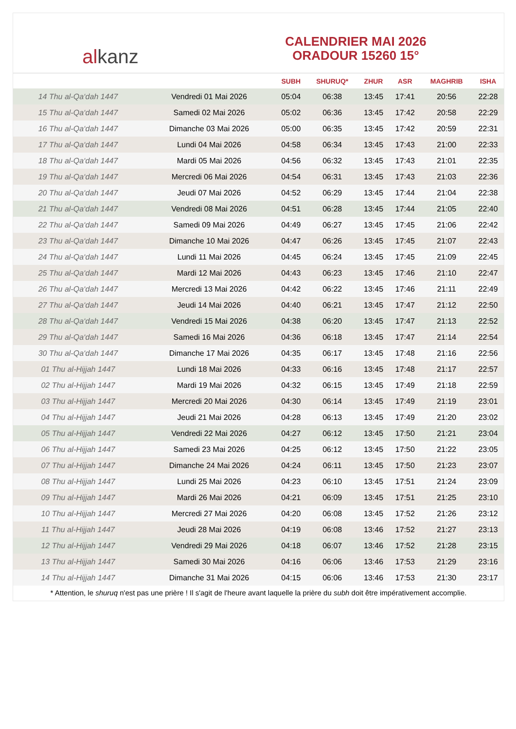al kanz
CALENDRIER MAI 2026
ORADOUR 15260 15°
| | | SUBH | SHURUQ* | ZHUR | ASR | MAGHRIB | ISHA |
| --- | --- | --- | --- | --- | --- | --- | --- |
| 14 Thu al-Qa‘dah 1447 | Vendredi 01 Mai 2026 | 05:04 | 06:38 | 13:45 | 17:41 | 20:56 | 22:28 |
| 15 Thu al-Qa‘dah 1447 | Samedi 02 Mai 2026 | 05:02 | 06:36 | 13:45 | 17:42 | 20:58 | 22:29 |
| 16 Thu al-Qa‘dah 1447 | Dimanche 03 Mai 2026 | 05:00 | 06:35 | 13:45 | 17:42 | 20:59 | 22:31 |
| 17 Thu al-Qa‘dah 1447 | Lundi 04 Mai 2026 | 04:58 | 06:34 | 13:45 | 17:43 | 21:00 | 22:33 |
| 18 Thu al-Qa‘dah 1447 | Mardi 05 Mai 2026 | 04:56 | 06:32 | 13:45 | 17:43 | 21:01 | 22:35 |
| 19 Thu al-Qa‘dah 1447 | Mercredi 06 Mai 2026 | 04:54 | 06:31 | 13:45 | 17:43 | 21:03 | 22:36 |
| 20 Thu al-Qa‘dah 1447 | Jeudi 07 Mai 2026 | 04:52 | 06:29 | 13:45 | 17:44 | 21:04 | 22:38 |
| 21 Thu al-Qa‘dah 1447 | Vendredi 08 Mai 2026 | 04:51 | 06:28 | 13:45 | 17:44 | 21:05 | 22:40 |
| 22 Thu al-Qa‘dah 1447 | Samedi 09 Mai 2026 | 04:49 | 06:27 | 13:45 | 17:45 | 21:06 | 22:42 |
| 23 Thu al-Qa‘dah 1447 | Dimanche 10 Mai 2026 | 04:47 | 06:26 | 13:45 | 17:45 | 21:07 | 22:43 |
| 24 Thu al-Qa‘dah 1447 | Lundi 11 Mai 2026 | 04:45 | 06:24 | 13:45 | 17:45 | 21:09 | 22:45 |
| 25 Thu al-Qa‘dah 1447 | Mardi 12 Mai 2026 | 04:43 | 06:23 | 13:45 | 17:46 | 21:10 | 22:47 |
| 26 Thu al-Qa‘dah 1447 | Mercredi 13 Mai 2026 | 04:42 | 06:22 | 13:45 | 17:46 | 21:11 | 22:49 |
| 27 Thu al-Qa‘dah 1447 | Jeudi 14 Mai 2026 | 04:40 | 06:21 | 13:45 | 17:47 | 21:12 | 22:50 |
| 28 Thu al-Qa‘dah 1447 | Vendredi 15 Mai 2026 | 04:38 | 06:20 | 13:45 | 17:47 | 21:13 | 22:52 |
| 29 Thu al-Qa‘dah 1447 | Samedi 16 Mai 2026 | 04:36 | 06:18 | 13:45 | 17:47 | 21:14 | 22:54 |
| 30 Thu al-Qa‘dah 1447 | Dimanche 17 Mai 2026 | 04:35 | 06:17 | 13:45 | 17:48 | 21:16 | 22:56 |
| 01 Thu al-Hijjah 1447 | Lundi 18 Mai 2026 | 04:33 | 06:16 | 13:45 | 17:48 | 21:17 | 22:57 |
| 02 Thu al-Hijjah 1447 | Mardi 19 Mai 2026 | 04:32 | 06:15 | 13:45 | 17:49 | 21:18 | 22:59 |
| 03 Thu al-Hijjah 1447 | Mercredi 20 Mai 2026 | 04:30 | 06:14 | 13:45 | 17:49 | 21:19 | 23:01 |
| 04 Thu al-Hijjah 1447 | Jeudi 21 Mai 2026 | 04:28 | 06:13 | 13:45 | 17:49 | 21:20 | 23:02 |
| 05 Thu al-Hijjah 1447 | Vendredi 22 Mai 2026 | 04:27 | 06:12 | 13:45 | 17:50 | 21:21 | 23:04 |
| 06 Thu al-Hijjah 1447 | Samedi 23 Mai 2026 | 04:25 | 06:12 | 13:45 | 17:50 | 21:22 | 23:05 |
| 07 Thu al-Hijjah 1447 | Dimanche 24 Mai 2026 | 04:24 | 06:11 | 13:45 | 17:50 | 21:23 | 23:07 |
| 08 Thu al-Hijjah 1447 | Lundi 25 Mai 2026 | 04:23 | 06:10 | 13:45 | 17:51 | 21:24 | 23:09 |
| 09 Thu al-Hijjah 1447 | Mardi 26 Mai 2026 | 04:21 | 06:09 | 13:45 | 17:51 | 21:25 | 23:10 |
| 10 Thu al-Hijjah 1447 | Mercredi 27 Mai 2026 | 04:20 | 06:08 | 13:45 | 17:52 | 21:26 | 23:12 |
| 11 Thu al-Hijjah 1447 | Jeudi 28 Mai 2026 | 04:19 | 06:08 | 13:46 | 17:52 | 21:27 | 23:13 |
| 12 Thu al-Hijjah 1447 | Vendredi 29 Mai 2026 | 04:18 | 06:07 | 13:46 | 17:52 | 21:28 | 23:15 |
| 13 Thu al-Hijjah 1447 | Samedi 30 Mai 2026 | 04:16 | 06:06 | 13:46 | 17:53 | 21:29 | 23:16 |
| 14 Thu al-Hijjah 1447 | Dimanche 31 Mai 2026 | 04:15 | 06:06 | 13:46 | 17:53 | 21:30 | 23:17 |
* Attention, le shuruq n'est pas une prière ! Il s'agit de l'heure avant laquelle la prière du subh doit être impérativement accomplie.